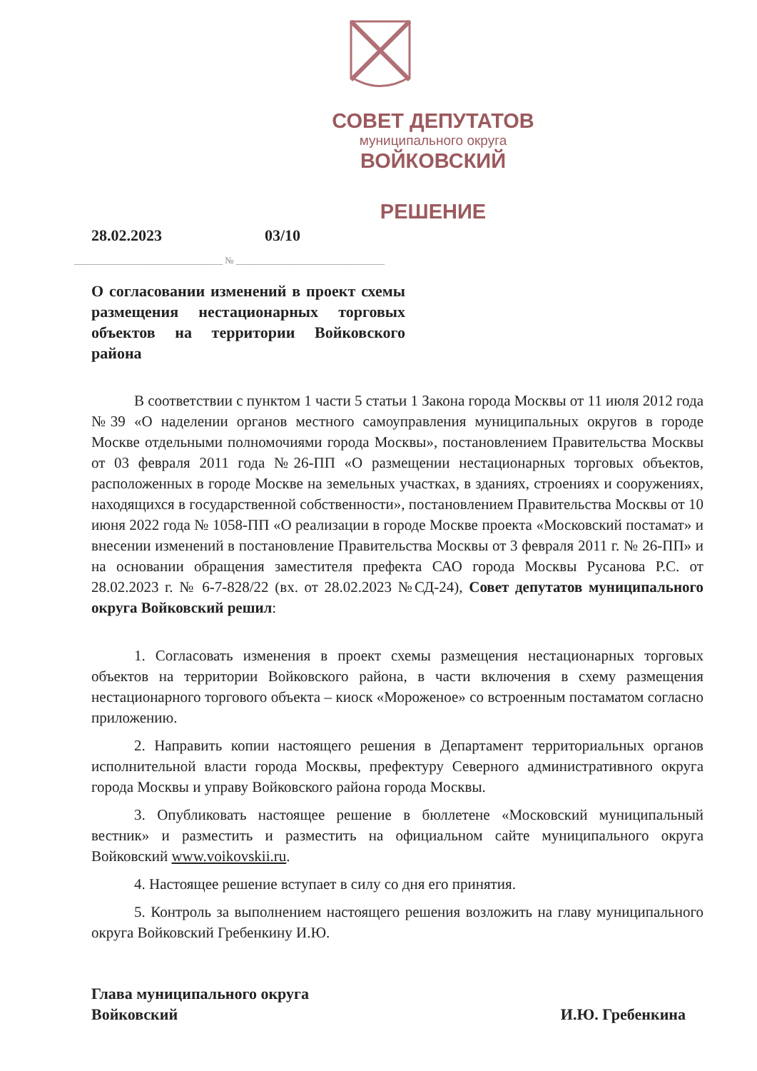СОВЕТ ДЕПУТАТОВ
муниципального округа
ВОЙКОВСКИЙ
РЕШЕНИЕ
28.02.2023 03/10
________________________________ № ________________________________
О согласовании изменений в проект схемы размещения нестационарных торговых объектов на территории Войковского района
В соответствии с пунктом 1 части 5 статьи 1 Закона города Москвы от 11 июля 2012 года №39 «О наделении органов местного самоуправления муниципальных округов в городе Москве отдельными полномочиями города Москвы», постановлением Правительства Москвы от 03 февраля 2011 года №26-ПП «О размещении нестационарных торговых объектов, расположенных в городе Москве на земельных участках, в зданиях, строениях и сооружениях, находящихся в государственной собственности», постановлением Правительства Москвы от 10 июня 2022 года № 1058-ПП «О реализации в городе Москве проекта «Московский постамат» и внесении изменений в постановление Правительства Москвы от 3 февраля 2011 г. № 26-ПП» и на основании обращения заместителя префекта САО города Москвы Русанова Р.С. от 28.02.2023 г. № 6-7-828/22 (вх. от 28.02.2023 №СД-24), Совет депутатов муниципального округа Войковский решил:
1. Согласовать изменения в проект схемы размещения нестационарных торговых объектов на территории Войковского района, в части включения в схему размещения нестационарного торгового объекта – киоск «Мороженое» со встроенным постаматом согласно приложению.
2. Направить копии настоящего решения в Департамент территориальных органов исполнительной власти города Москвы, префектуру Северного административного округа города Москвы и управу Войковского района города Москвы.
3. Опубликовать настоящее решение в бюллетене «Московский муниципальный вестник» и разместить и разместить на официальном сайте муниципального округа Войковский www.voikovskii.ru.
4. Настоящее решение вступает в силу со дня его принятия.
5. Контроль за выполнением настоящего решения возложить на главу муниципального округа Войковский Гребенкину И.Ю.
Глава муниципального округа
Войковский
И.Ю. Гребенкина